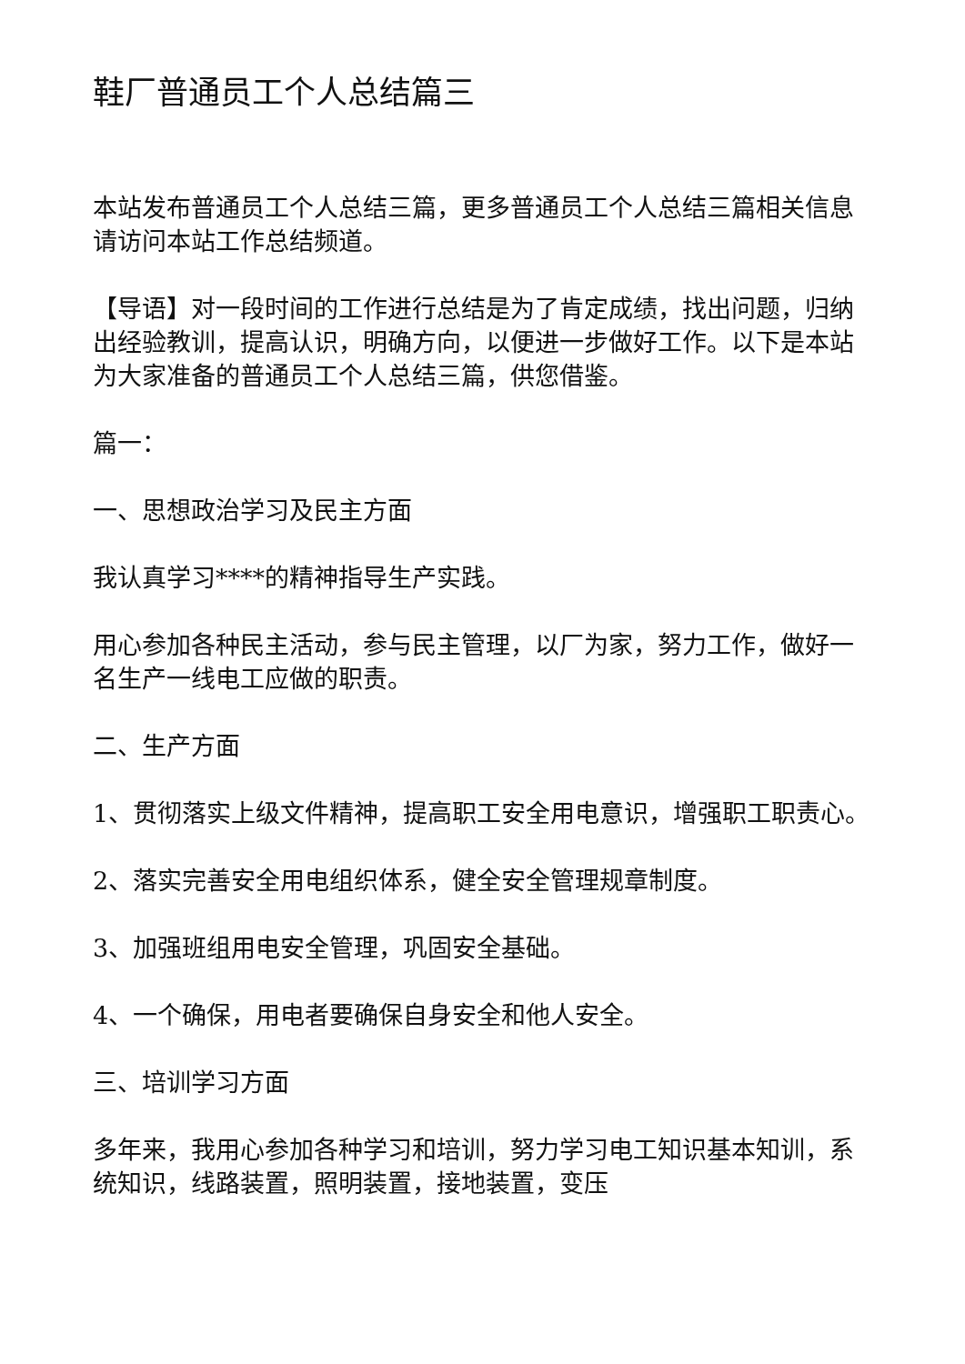鞋厂普通员工个人总结篇三
本站发布普通员工个人总结三篇，更多普通员工个人总结三篇相关信息请访问本站工作总结频道。
【导语】对一段时间的工作进行总结是为了肯定成绩，找出问题，归纳出经验教训，提高认识，明确方向，以便进一步做好工作。以下是本站为大家准备的普通员工个人总结三篇，供您借鉴。
篇一：
一、思想政治学习及民主方面
我认真学习****的精神指导生产实践。
用心参加各种民主活动，参与民主管理，以厂为家，努力工作，做好一名生产一线电工应做的职责。
二、生产方面
1、贯彻落实上级文件精神，提高职工安全用电意识，增强职工职责心。
2、落实完善安全用电组织体系，健全安全管理规章制度。
3、加强班组用电安全管理，巩固安全基础。
4、一个确保，用电者要确保自身安全和他人安全。
三、培训学习方面
多年来，我用心参加各种学习和培训，努力学习电工知识基本知训，系统知识，线路装置，照明装置，接地装置，变压